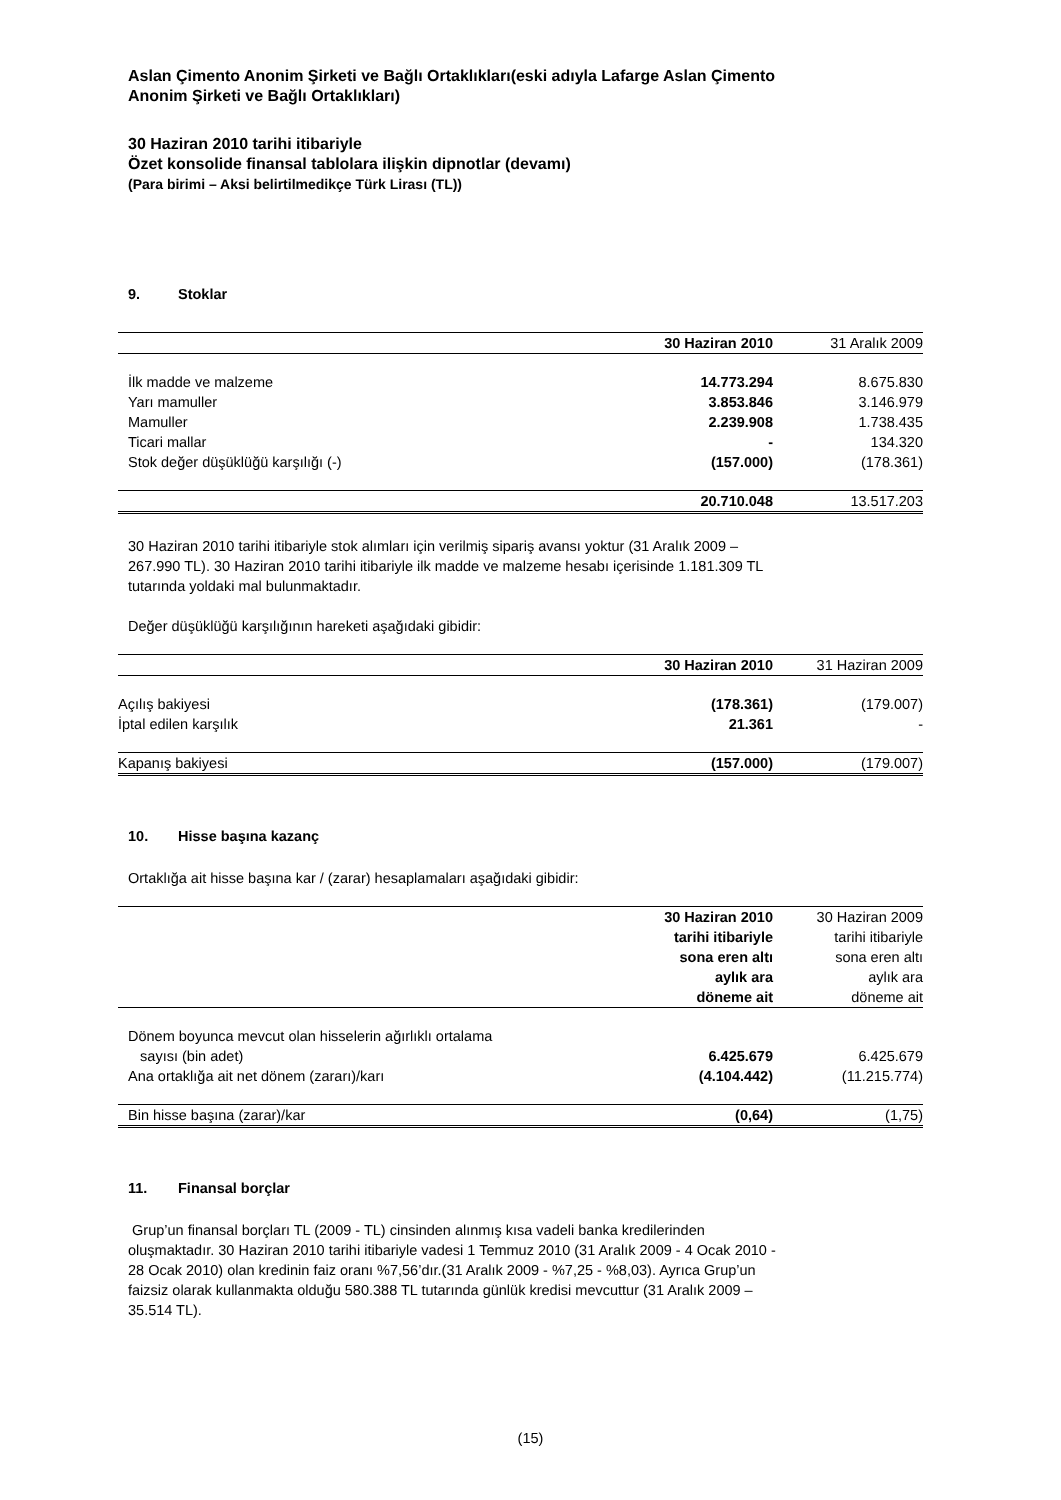Aslan Çimento Anonim Şirketi ve Bağlı Ortaklıkları(eski adıyla Lafarge Aslan Çimento
Anonim Şirketi ve Bağlı Ortaklıkları)
30 Haziran 2010 tarihi itibariyle
Özet konsolide finansal tablolara ilişkin dipnotlar (devamı)
(Para birimi – Aksi belirtilmedikçe Türk Lirası (TL))
9. Stoklar
| | 30 Haziran 2010 | 31 Aralık 2009 |
| --- | --- | --- |
| İlk madde ve malzeme | 14.773.294 | 8.675.830 |
| Yarı mamuller | 3.853.846 | 3.146.979 |
| Mamuller | 2.239.908 | 1.738.435 |
| Ticari mallar | - | 134.320 |
| Stok değer düşüklüğü karşılığı (-) | (157.000) | (178.361) |
| | 20.710.048 | 13.517.203 |
30 Haziran 2010 tarihi itibariyle stok alımları için verilmiş sipariş avansı yoktur (31 Aralık 2009 –
267.990 TL). 30 Haziran 2010 tarihi itibariyle ilk madde ve malzeme hesabı içerisinde 1.181.309 TL
tutarında yoldaki mal bulunmaktadır.
Değer düşüklüğü karşılığının hareketi aşağıdaki gibidir:
| | 30 Haziran 2010 | 31 Haziran 2009 |
| --- | --- | --- |
| Açılış bakiyesi | (178.361) | (179.007) |
| İptal edilen karşılık | 21.361 | - |
| Kapanış bakiyesi | (157.000) | (179.007) |
10. Hisse başına kazanç
Ortaklığa ait hisse başına kar / (zarar) hesaplamaları aşağıdaki gibidir:
| | 30 Haziran 2010 tarihi itibariyle sona eren altı aylık ara döneme ait | 30 Haziran 2009 tarihi itibariyle sona eren altı aylık ara döneme ait |
| --- | --- | --- |
| Dönem boyunca mevcut olan hisselerin ağırlıklı ortalama sayısı (bin adet) | 6.425.679 | 6.425.679 |
| Ana ortaklığa ait net dönem (zararı)/karı | (4.104.442) | (11.215.774) |
| Bin hisse başına (zarar)/kar | (0,64) | (1,75) |
11. Finansal borçlar
Grup’un finansal borçları TL (2009 - TL) cinsinden alınmış kısa vadeli banka kredilerinden
oluşmaktadır. 30 Haziran 2010 tarihi itibariyle vadesi 1 Temmuz 2010 (31 Aralık 2009 - 4 Ocak 2010 -
28 Ocak 2010) olan kredinin faiz oranı %7,56’dır.(31 Aralık 2009 - %7,25 - %8,03). Ayrıca Grup’un
faizsiz olarak kullanmakta olduğu 580.388 TL tutarında günlük kredisi mevcuttur (31 Aralık 2009 –
35.514 TL).
(15)